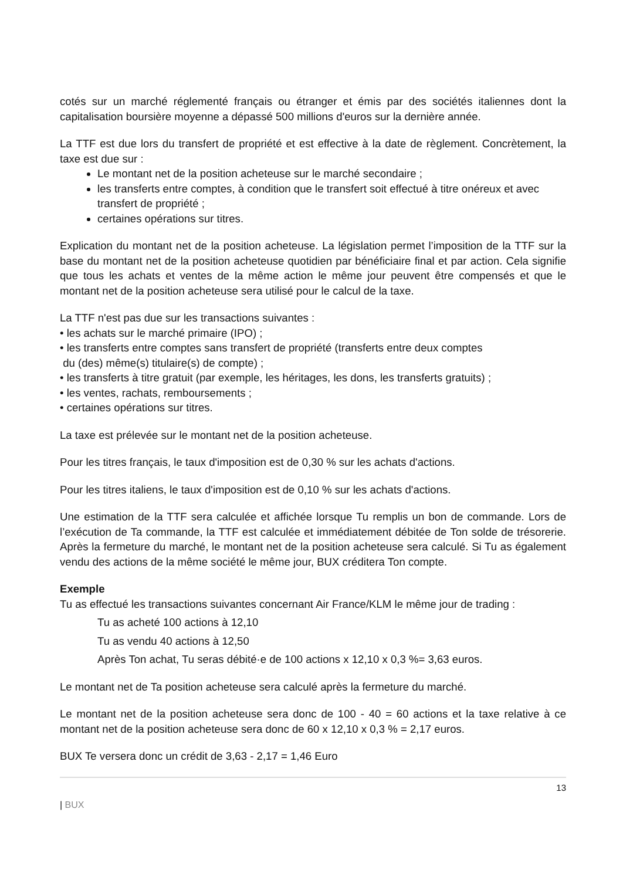cotés sur un marché réglementé français ou étranger et émis par des sociétés italiennes dont la capitalisation boursière moyenne a dépassé 500 millions d'euros sur la dernière année.
La TTF est due lors du transfert de propriété et est effective à la date de règlement. Concrètement, la taxe est due sur :
Le montant net de la position acheteuse sur le marché secondaire ;
les transferts entre comptes, à condition que le transfert soit effectué à titre onéreux et avec transfert de propriété ;
certaines opérations sur titres.
Explication du montant net de la position acheteuse. La législation permet l’imposition de la TTF sur la base du montant net de la position acheteuse quotidien par bénéficiaire final et par action. Cela signifie que tous les achats et ventes de la même action le même jour peuvent être compensés et que le montant net de la position acheteuse sera utilisé pour le calcul de la taxe.
La TTF n'est pas due sur les transactions suivantes :
• les achats sur le marché primaire (IPO) ;
• les transferts entre comptes sans transfert de propriété (transferts entre deux comptes
du (des) même(s) titulaire(s) de compte) ;
• les transferts à titre gratuit (par exemple, les héritages, les dons, les transferts gratuits) ;
• les ventes, rachats, remboursements ;
• certaines opérations sur titres.
La taxe est prélevée sur le montant net de la position acheteuse.
Pour les titres français, le taux d'imposition est de 0,30 % sur les achats d'actions.
Pour les titres italiens, le taux d'imposition est de 0,10 % sur les achats d'actions.
Une estimation de la TTF sera calculée et affichée lorsque Tu remplis un bon de commande. Lors de l’exécution de Ta commande, la TTF est calculée et immédiatement débitée de Ton solde de trésorerie. Après la fermeture du marché, le montant net de la position acheteuse sera calculé. Si Tu as également vendu des actions de la même société le même jour, BUX créditera Ton compte.
Exemple
Tu as effectué les transactions suivantes concernant Air France/KLM le même jour de trading :
Tu as acheté 100 actions à 12,10
Tu as vendu 40 actions à 12,50
Après Ton achat, Tu seras débité·e de 100 actions x 12,10 x 0,3 %= 3,63 euros.
Le montant net de Ta position acheteuse sera calculé après la fermeture du marché.
Le montant net de la position acheteuse sera donc de 100 - 40 = 60 actions et la taxe relative à ce montant net de la position acheteuse sera donc de 60 x 12,10 x 0,3 % = 2,17 euros.
BUX Te versera donc un crédit de 3,63 - 2,17 = 1,46 Euro
13
| BUX